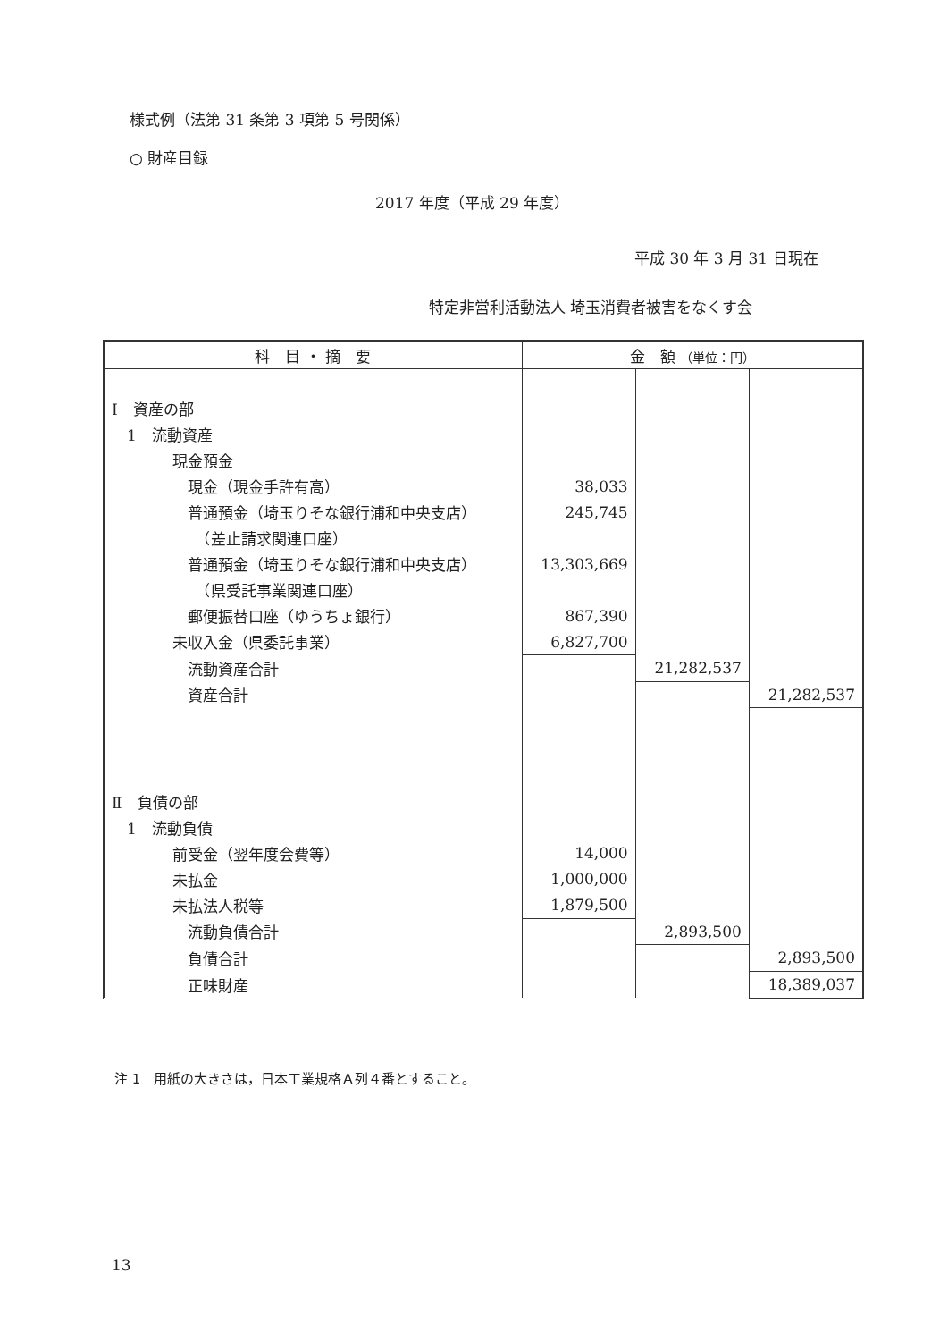様式例（法第 31 条第 3 項第 5 号関係）
○ 財産目録
2017 年度（平成 29 年度）
平成 30 年 3 月 31 日現在
特定非営利活動法人 埼玉消費者被害をなくす会
| 科 目 ・ 摘 要 | 金 額 （単位：円） | | |
| --- | --- | --- | --- |
| Ⅰ 資産の部 | | | |
| 1 流動資産 | | | |
| 現金預金 | | | |
| 現金（現金手許有高） | 38,033 | | |
| 普通預金（埼玉りそな銀行浦和中央支店） | 245,745 | | |
| （差止請求関連口座） | | | |
| 普通預金（埼玉りそな銀行浦和中央支店） | 13,303,669 | | |
| （県受託事業関連口座） | | | |
| 郵便振替口座（ゆうちょ銀行） | 867,390 | | |
| 未収入金（県委託事業） | 6,827,700 | | |
| 流動資産合計 | | 21,282,537 | |
| 資産合計 | | | 21,282,537 |
| Ⅱ 負債の部 | | | |
| 1 流動負債 | | | |
| 前受金（翌年度会費等） | 14,000 | | |
| 未払金 | 1,000,000 | | |
| 未払法人税等 | 1,879,500 | | |
| 流動負債合計 | | 2,893,500 | |
| 負債合計 | | | 2,893,500 |
| 正味財産 | | | 18,389,037 |
注 1　用紙の大きさは，日本工業規格Ａ列４番とすること。
13